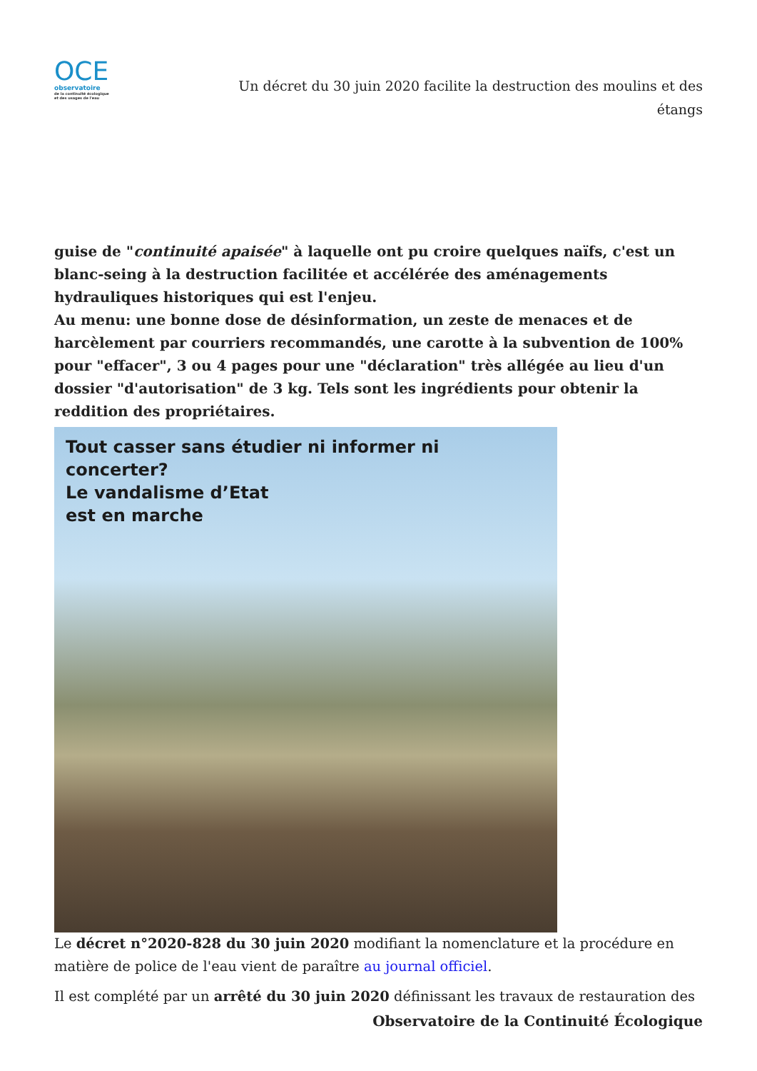OCE
observatoire
de la continuité écologique
et des usages de l'eau
Un décret du 30 juin 2020 facilite la destruction des moulins et des étangs
guise de "continuité apaisée" à laquelle ont pu croire quelques naïfs, c'est un blanc-seing à la destruction facilitée et accélérée des aménagements hydrauliques historiques qui est l'enjeu.
Au menu: une bonne dose de désinformation, un zeste de menaces et de harcèlement par courriers recommandés, une carotte à la subvention de 100% pour "effacer", 3 ou 4 pages pour une "déclaration" très allégée au lieu d'un dossier "d'autorisation" de 3 kg. Tels sont les ingrédients pour obtenir la reddition des propriétaires.
Tout casser sans étudier ni informer ni concerter?
Le vandalisme d’Etat
est en marche
Le décret n°2020-828 du 30 juin 2020 modifiant la nomenclature et la procédure en matière de police de l'eau vient de paraître au journal officiel.
Il est complété par un arrêté du 30 juin 2020 définissant les travaux de restauration des
Observatoire de la Continuité Écologique